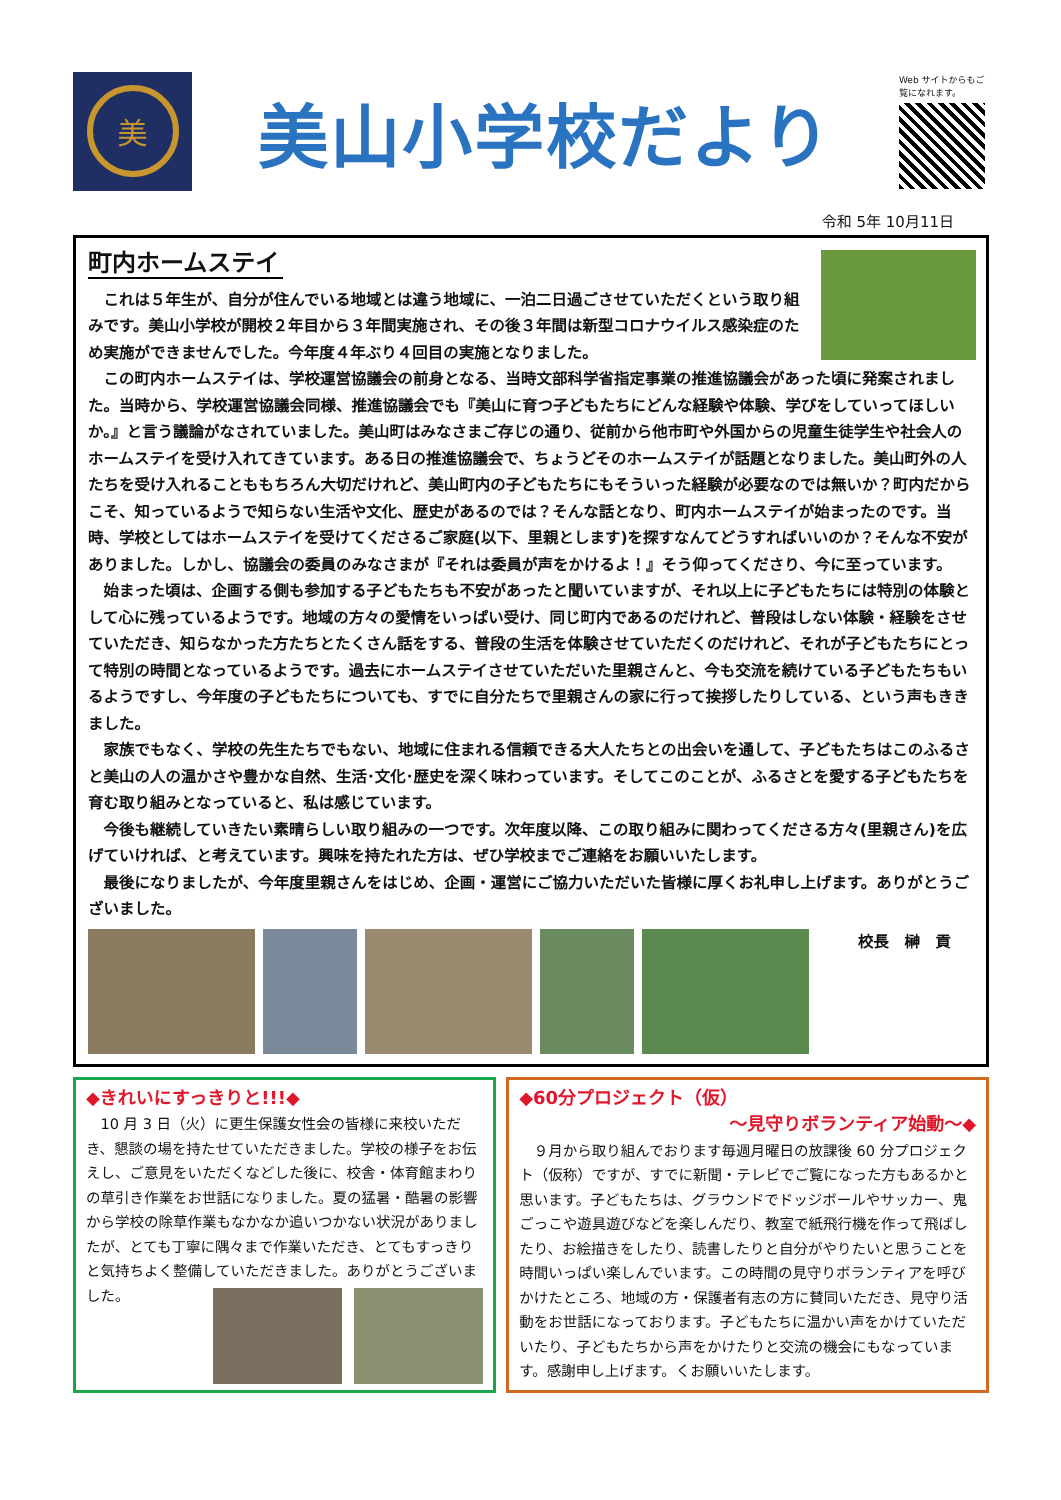美
美山小学校だより
Web サイトからもご覧になれます。
令和 5年 10月11日
町内ホームステイ
　これは５年生が、自分が住んでいる地域とは違う地域に、一泊二日過ごさせていただくという取り組みです。美山小学校が開校２年目から３年間実施され、その後３年間は新型コロナウイルス感染症のため実施ができませんでした。今年度４年ぶり４回目の実施となりました。
　この町内ホームステイは、学校運営協議会の前身となる、当時文部科学省指定事業の推進協議会があった頃に発案されました。当時から、学校運営協議会同様、推進協議会でも『美山に育つ子どもたちにどんな経験や体験、学びをしていってほしいか。』と言う議論がなされていました。美山町はみなさまご存じの通り、従前から他市町や外国からの児童生徒学生や社会人のホームステイを受け入れてきています。ある日の推進協議会で、ちょうどそのホームステイが話題となりました。美山町外の人たちを受け入れることももちろん大切だけれど、美山町内の子どもたちにもそういった経験が必要なのでは無いか？町内だからこそ、知っているようで知らない生活や文化、歴史があるのでは？そんな話となり、町内ホームステイが始まったのです。当時、学校としてはホームステイを受けてくださるご家庭(以下、里親とします)を探すなんてどうすればいいのか？そんな不安がありました。しかし、協議会の委員のみなさまが『それは委員が声をかけるよ！』そう仰ってくださり、今に至っています。
　始まった頃は、企画する側も参加する子どもたちも不安があったと聞いていますが、それ以上に子どもたちには特別の体験として心に残っているようです。地域の方々の愛情をいっぱい受け、同じ町内であるのだけれど、普段はしない体験・経験をさせていただき、知らなかった方たちとたくさん話をする、普段の生活を体験させていただくのだけれど、それが子どもたちにとって特別の時間となっているようです。過去にホームステイさせていただいた里親さんと、今も交流を続けている子どもたちもいるようですし、今年度の子どもたちについても、すでに自分たちで里親さんの家に行って挨拶したりしている、という声もききました。
　家族でもなく、学校の先生たちでもない、地域に住まれる信頼できる大人たちとの出会いを通して、子どもたちはこのふるさと美山の人の温かさや豊かな自然、生活･文化･歴史を深く味わっています。そしてこのことが、ふるさとを愛する子どもたちを育む取り組みとなっていると、私は感じています。
　今後も継続していきたい素晴らしい取り組みの一つです。次年度以降、この取り組みに関わってくださる方々(里親さん)を広げていければ、と考えています。興味を持たれた方は、ぜひ学校までご連絡をお願いいたします。
　最後になりましたが、今年度里親さんをはじめ、企画・運営にご協力いただいた皆様に厚くお礼申し上げます。ありがとうございました。
校長　榊　貢
◆きれいにすっきりと!!!◆
　10 月 3 日（火）に更生保護女性会の皆様に来校いただき、懇談の場を持たせていただきました。学校の様子をお伝えし、ご意見をいただくなどした後に、校舎・体育館まわりの草引き作業をお世話になりました。夏の猛暑・酷暑の影響から学校の除草作業もなかなか追いつかない状況がありましたが、とても丁寧に隅々まで作業いただき、とてもすっきりと気持ちよく整備していただきました。ありがとうございました。
◆60分プロジェクト（仮）
～見守りボランティア始動～◆
　９月から取り組んでおります毎週月曜日の放課後 60 分プロジェクト（仮称）ですが、すでに新聞・テレビでご覧になった方もあるかと思います。子どもたちは、グラウンドでドッジボールやサッカー、鬼ごっこや遊具遊びなどを楽しんだり、教室で紙飛行機を作って飛ばしたり、お絵描きをしたり、読書したりと自分がやりたいと思うことを時間いっぱい楽しんでいます。この時間の見守りボランティアを呼びかけたところ、地域の方・保護者有志の方に賛同いただき、見守り活動をお世話になっております。子どもたちに温かい声をかけていただいたり、子どもたちから声をかけたりと交流の機会にもなっています。感謝申し上げます。くお願いいたします。